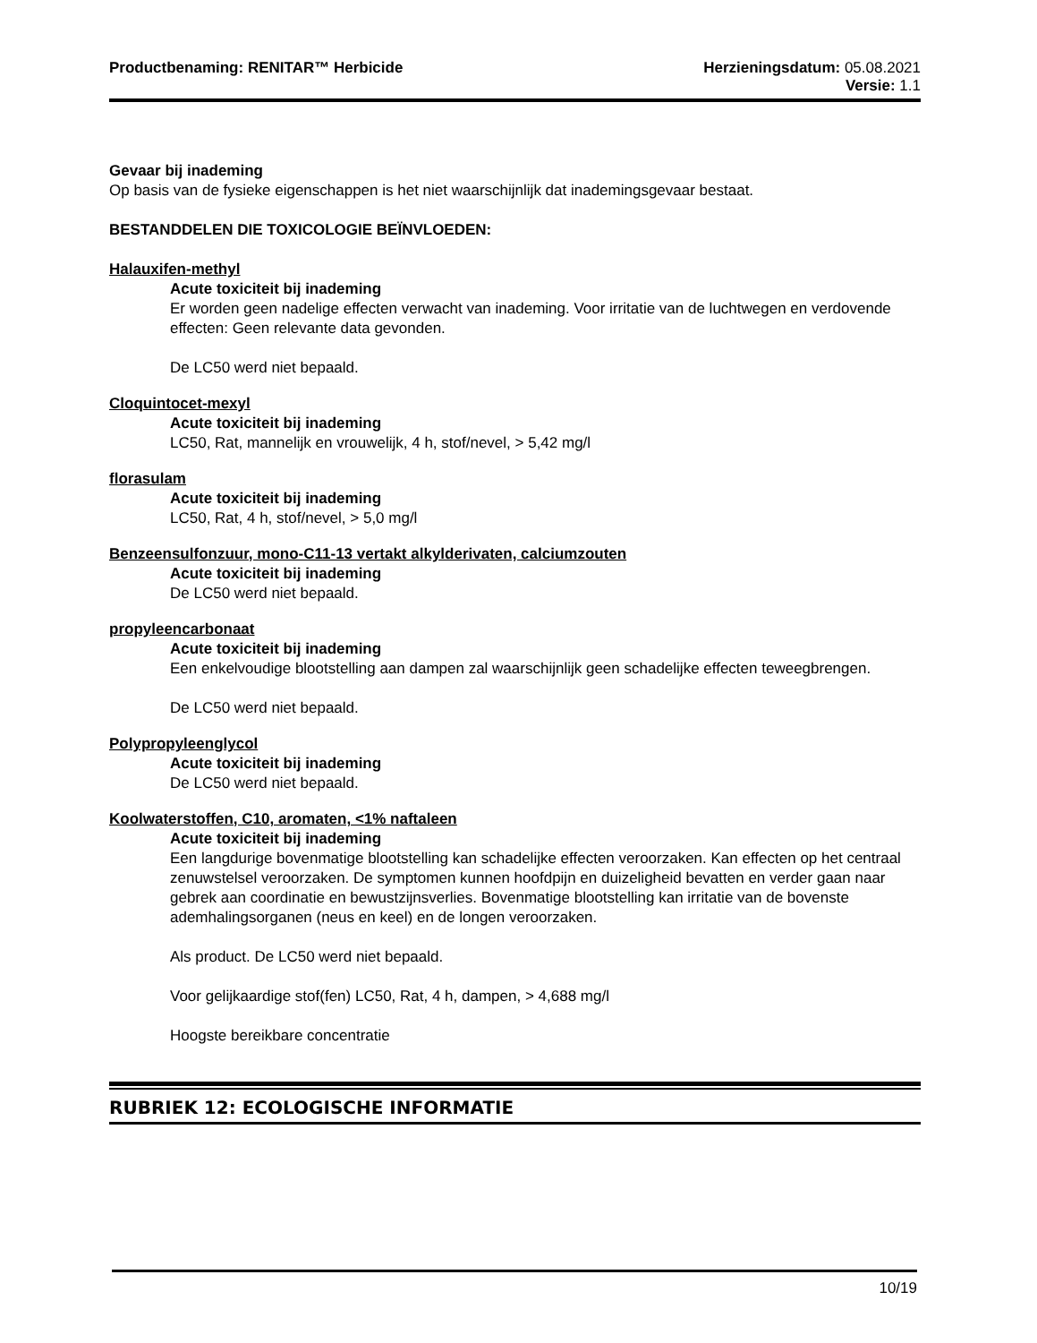Productbenaming: RENITAR™ Herbicide
Herzieningsdatum: 05.08.2021
Versie: 1.1
Gevaar bij inademing
Op basis van de fysieke eigenschappen is het niet waarschijnlijk dat inademingsgevaar bestaat.
BESTANDDELEN DIE TOXICOLOGIE BEÏNVLOEDEN:
Halauxifen-methyl
Acute toxiciteit bij inademing
Er worden geen nadelige effecten verwacht van inademing. Voor irritatie van de luchtwegen en verdovende effecten: Geen relevante data gevonden.
De LC50 werd niet bepaald.
Cloquintocet-mexyl
Acute toxiciteit bij inademing
LC50, Rat, mannelijk en vrouwelijk, 4 h, stof/nevel, > 5,42 mg/l
florasulam
Acute toxiciteit bij inademing
LC50, Rat, 4 h, stof/nevel, > 5,0 mg/l
Benzeensulfonzuur, mono-C11-13 vertakt alkylderivaten, calciumzouten
Acute toxiciteit bij inademing
De LC50 werd niet bepaald.
propyleencarbonaat
Acute toxiciteit bij inademing
Een enkelvoudige blootstelling aan dampen zal waarschijnlijk geen schadelijke effecten teweegbrengen.
De LC50 werd niet bepaald.
Polypropyleenglycol
Acute toxiciteit bij inademing
De LC50 werd niet bepaald.
Koolwaterstoffen, C10, aromaten, <1% naftaleen
Acute toxiciteit bij inademing
Een langdurige bovenmatige blootstelling kan schadelijke effecten veroorzaken. Kan effecten op het centraal zenuwstelsel veroorzaken. De symptomen kunnen hoofdpijn en duizeligheid bevatten en verder gaan naar gebrek aan coordinatie en bewustzijnsverlies. Bovenmatige blootstelling kan irritatie van de bovenste ademhalingsorganen (neus en keel) en de longen veroorzaken.
Als product. De LC50 werd niet bepaald.
Voor gelijkaardige stof(fen) LC50, Rat, 4 h, dampen, > 4,688 mg/l
Hoogste bereikbare concentratie
RUBRIEK 12: ECOLOGISCHE INFORMATIE
10/19